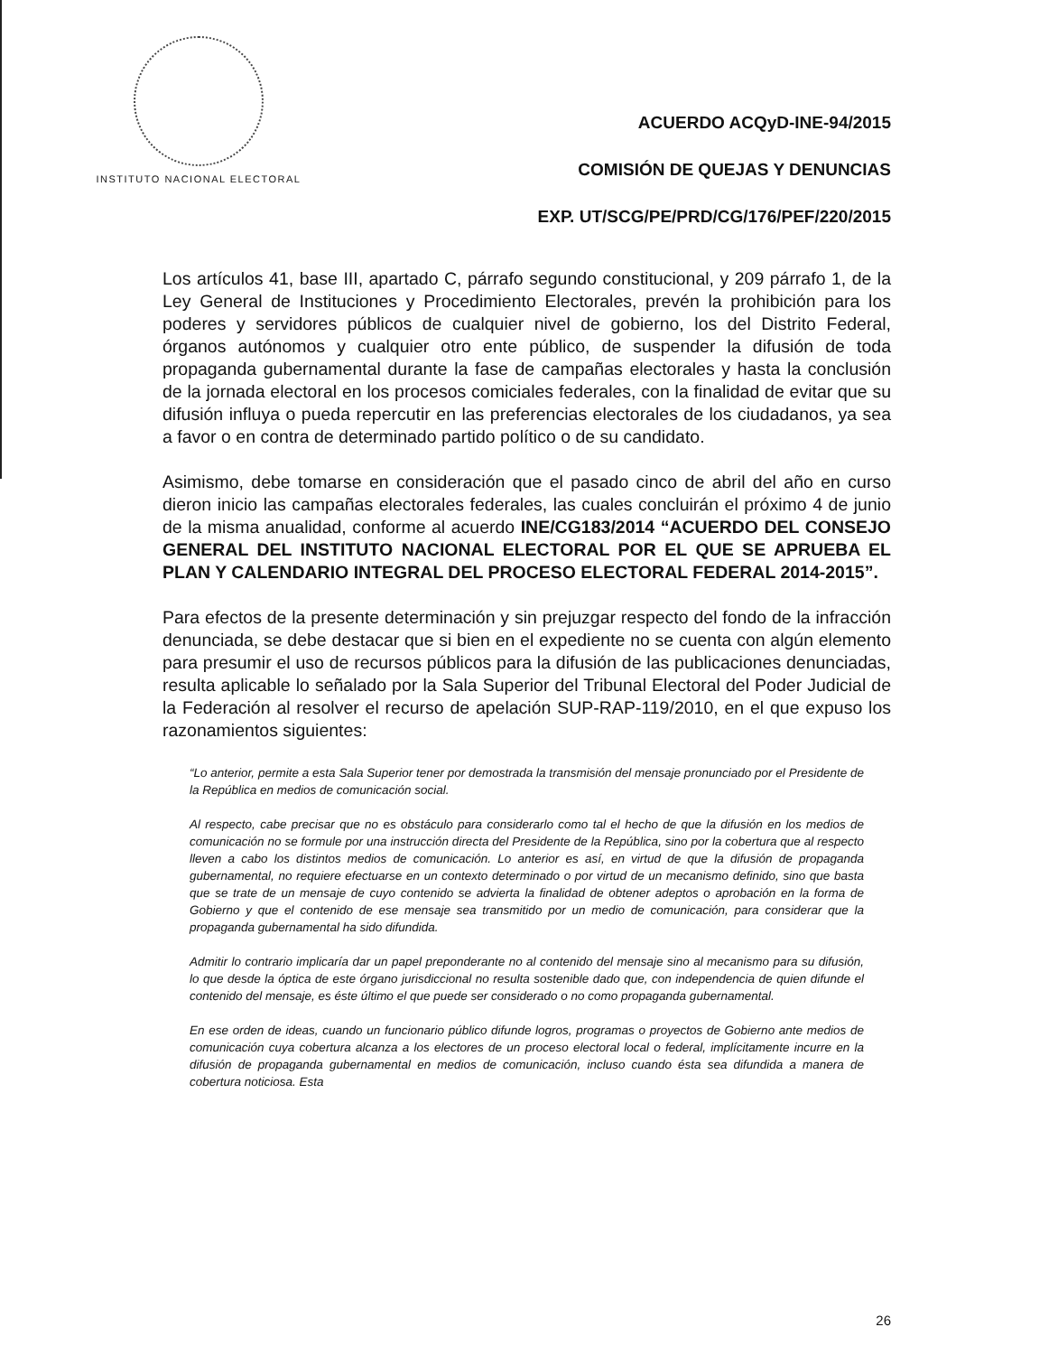INSTITUTO NACIONAL ELECTORAL
ACUERDO ACQyD-INE-94/2015
COMISIÓN DE QUEJAS Y DENUNCIAS
EXP. UT/SCG/PE/PRD/CG/176/PEF/220/2015
Los artículos 41, base III, apartado C, párrafo segundo constitucional, y 209 párrafo 1, de la Ley General de Instituciones y Procedimiento Electorales, prevén la prohibición para los poderes y servidores públicos de cualquier nivel de gobierno, los del Distrito Federal, órganos autónomos y cualquier otro ente público, de suspender la difusión de toda propaganda gubernamental durante la fase de campañas electorales y hasta la conclusión de la jornada electoral en los procesos comiciales federales, con la finalidad de evitar que su difusión influya o pueda repercutir en las preferencias electorales de los ciudadanos, ya sea a favor o en contra de determinado partido político o de su candidato.
Asimismo, debe tomarse en consideración que el pasado cinco de abril del año en curso dieron inicio las campañas electorales federales, las cuales concluirán el próximo 4 de junio de la misma anualidad, conforme al acuerdo INE/CG183/2014 “ACUERDO DEL CONSEJO GENERAL DEL INSTITUTO NACIONAL ELECTORAL POR EL QUE SE APRUEBA EL PLAN Y CALENDARIO INTEGRAL DEL PROCESO ELECTORAL FEDERAL 2014-2015”.
Para efectos de la presente determinación y sin prejuzgar respecto del fondo de la infracción denunciada, se debe destacar que si bien en el expediente no se cuenta con algún elemento para presumir el uso de recursos públicos para la difusión de las publicaciones denunciadas, resulta aplicable lo señalado por la Sala Superior del Tribunal Electoral del Poder Judicial de la Federación al resolver el recurso de apelación SUP-RAP-119/2010, en el que expuso los razonamientos siguientes:
“Lo anterior, permite a esta Sala Superior tener por demostrada la transmisión del mensaje pronunciado por el Presidente de la República en medios de comunicación social.
Al respecto, cabe precisar que no es obstáculo para considerarlo como tal el hecho de que la difusión en los medios de comunicación no se formule por una instrucción directa del Presidente de la República, sino por la cobertura que al respecto lleven a cabo los distintos medios de comunicación. Lo anterior es así, en virtud de que la difusión de propaganda gubernamental, no requiere efectuarse en un contexto determinado o por virtud de un mecanismo definido, sino que basta que se trate de un mensaje de cuyo contenido se advierta la finalidad de obtener adeptos o aprobación en la forma de Gobierno y que el contenido de ese mensaje sea transmitido por un medio de comunicación, para considerar que la propaganda gubernamental ha sido difundida.
Admitir lo contrario implicaría dar un papel preponderante no al contenido del mensaje sino al mecanismo para su difusión, lo que desde la óptica de este órgano jurisdiccional no resulta sostenible dado que, con independencia de quien difunde el contenido del mensaje, es éste último el que puede ser considerado o no como propaganda gubernamental.
En ese orden de ideas, cuando un funcionario público difunde logros, programas o proyectos de Gobierno ante medios de comunicación cuya cobertura alcanza a los electores de un proceso electoral local o federal, implícitamente incurre en la difusión de propaganda gubernamental en medios de comunicación, incluso cuando ésta sea difundida a manera de cobertura noticiosa. Esta
26